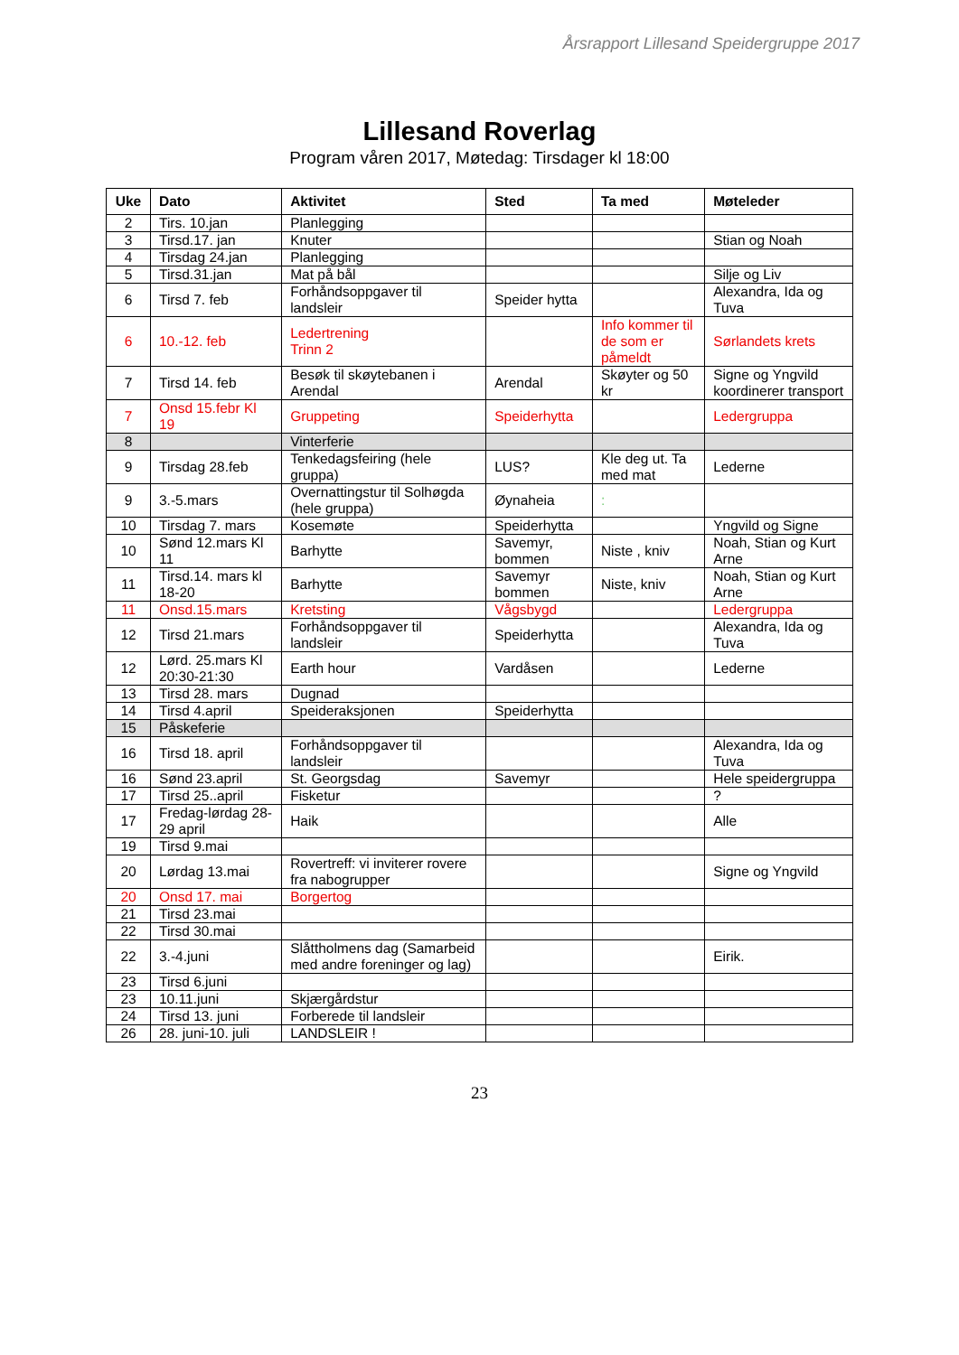Årsrapport Lillesand Speidergruppe 2017
Lillesand Roverlag
Program våren 2017, Møtedag: Tirsdager kl 18:00
| Uke | Dato | Aktivitet | Sted | Ta med | Møteleder |
| --- | --- | --- | --- | --- | --- |
| 2 | Tirs. 10.jan | Planlegging | | | |
| 3 | Tirsd.17. jan | Knuter | | | Stian og Noah |
| 4 | Tirsdag 24.jan | Planlegging | | | |
| 5 | Tirsd.31.jan | Mat på bål | | | Silje og Liv |
| 6 | Tirsd 7. feb | Forhåndsoppgaver til landsleir | Speider hytta | | Alexandra, Ida og Tuva |
| 6 | 10.-12. feb | Ledertrening Trinn 2 | | Info kommer til de som er påmeldt | Sørlandets krets |
| 7 | Tirsd 14. feb | Besøk til skøytebanen i Arendal | Arendal | Skøyter og 50 kr | Signe og Yngvild koordinerer transport |
| 7 | Onsd 15.febr Kl 19 | Gruppeting | Speiderhytta | | Ledergruppa |
| 8 | | Vinterferie | | | |
| 9 | Tirsdag 28.feb | Tenkedagsfeiring (hele gruppa) | LUS? | Kle deg ut. Ta med mat | Lederne |
| 9 | 3.-5.mars | Overnattingstur til Solhøgda (hele gruppa) | Øynaheia | : | |
| 10 | Tirsdag 7. mars | Kosemøte | Speiderhytta | | Yngvild og Signe |
| 10 | Sønd 12.mars Kl 11 | Barhytte | Savemyr, bommen | Niste , kniv | Noah, Stian og Kurt Arne |
| 11 | Tirsd.14. mars kl 18-20 | Barhytte | Savemyr bommen | Niste, kniv | Noah, Stian og Kurt Arne |
| 11 | Onsd.15.mars | Kretsting | Vågsbygd | | Ledergruppa |
| 12 | Tirsd 21.mars | Forhåndsoppgaver til landsleir | Speiderhytta | | Alexandra, Ida og Tuva |
| 12 | Lørd. 25.mars Kl 20:30-21:30 | Earth hour | Vardåsen | | Lederne |
| 13 | Tirsd 28. mars | Dugnad | | | |
| 14 | Tirsd 4.april | Speideraksjonen | Speiderhytta | | |
| 15 | Påskeferie | | | | |
| 16 | Tirsd 18. april | Forhåndsoppgaver til landsleir | | | Alexandra, Ida og Tuva |
| 16 | Sønd 23.april | St. Georgsdag | Savemyr | | Hele speidergruppa |
| 17 | Tirsd 25..april | Fisketur | | | ? |
| 17 | Fredag-lørdag 28-29 april | Haik | | | Alle |
| 19 | Tirsd 9.mai | | | | |
| 20 | Lørdag 13.mai | Rovertreff: vi inviterer rovere fra nabogrupper | | | Signe og Yngvild |
| 20 | Onsd 17. mai | Borgertog | | | |
| 21 | Tirsd 23.mai | | | | |
| 22 | Tirsd 30.mai | | | | |
| 22 | 3.-4.juni | Slåttholmens dag (Samarbeid med andre foreninger og lag) | | | Eirik. |
| 23 | Tirsd 6.juni | | | | |
| 23 | 10.11.juni | Skjærgårdstur | | | |
| 24 | Tirsd 13. juni | Forberede til landsleir | | | |
| 26 | 28. juni-10. juli | LANDSLEIR ! | | | |
23